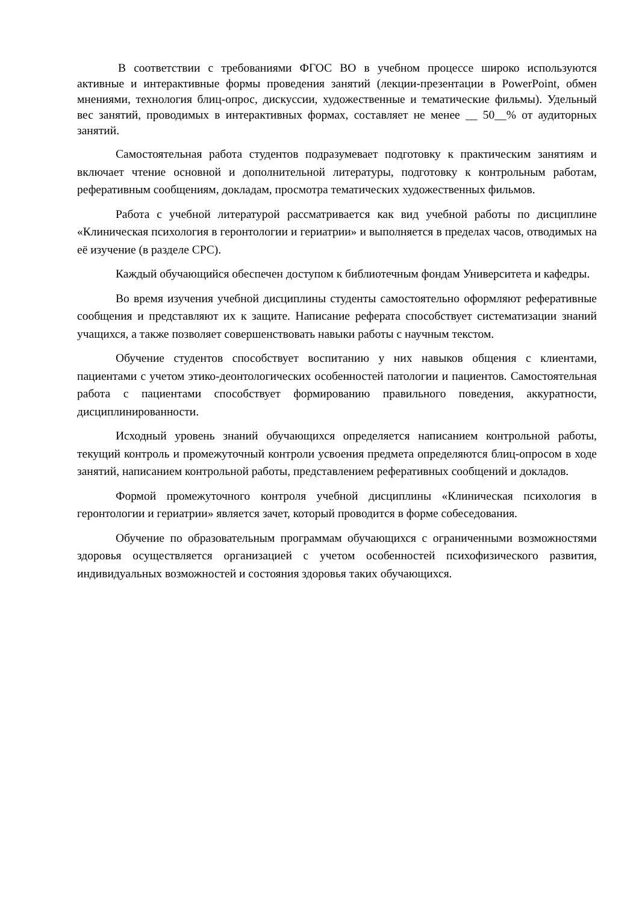В соответствии с требованиями ФГОС ВО в учебном процессе широко используются активные и интерактивные формы проведения занятий (лекции-презентации в PowerPoint, обмен мнениями, технология блиц-опрос, дискуссии, художественные и тематические фильмы). Удельный вес занятий, проводимых в интерактивных формах, составляет не менее __ 50__% от аудиторных занятий.
Самостоятельная работа студентов подразумевает подготовку к практическим занятиям и включает чтение основной и дополнительной литературы, подготовку к контрольным работам, реферативным сообщениям, докладам, просмотра тематических художественных фильмов.
Работа с учебной литературой рассматривается как вид учебной работы по дисциплине «Клиническая психология в геронтологии и гериатрии» и выполняется в пределах часов, отводимых на её изучение (в разделе СРС).
Каждый обучающийся обеспечен доступом к библиотечным фондам Университета и кафедры.
Во время изучения учебной дисциплины студенты самостоятельно оформляют реферативные сообщения и представляют их к защите. Написание реферата способствует систематизации знаний учащихся, а также позволяет совершенствовать навыки работы с научным текстом.
Обучение студентов способствует воспитанию у них навыков общения с клиентами, пациентами с учетом этико-деонтологических особенностей патологии и пациентов. Самостоятельная работа с пациентами способствует формированию правильного поведения, аккуратности, дисциплинированности.
Исходный уровень знаний обучающихся определяется написанием контрольной работы, текущий контроль и промежуточный контроли усвоения предмета определяются блиц-опросом в ходе занятий, написанием контрольной работы, представлением реферативных сообщений и докладов.
Формой промежуточного контроля учебной дисциплины «Клиническая психология в геронтологии и гериатрии» является зачет, который проводится в форме собеседования.
Обучение по образовательным программам обучающихся с ограниченными возможностями здоровья осуществляется организацией с учетом особенностей психофизического развития, индивидуальных возможностей и состояния здоровья таких обучающихся.